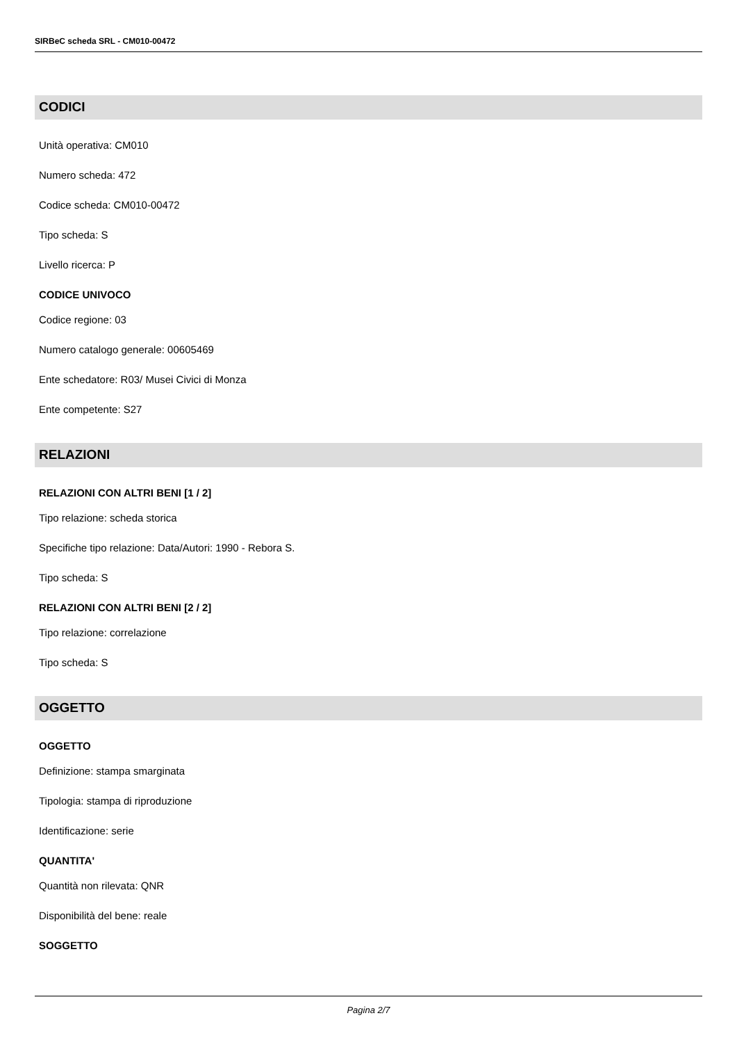SIRBeC scheda SRL - CM010-00472
CODICI
Unità operativa: CM010
Numero scheda: 472
Codice scheda: CM010-00472
Tipo scheda: S
Livello ricerca: P
CODICE UNIVOCO
Codice regione: 03
Numero catalogo generale: 00605469
Ente schedatore: R03/ Musei Civici di Monza
Ente competente: S27
RELAZIONI
RELAZIONI CON ALTRI BENI [1 / 2]
Tipo relazione: scheda storica
Specifiche tipo relazione: Data/Autori: 1990 - Rebora S.
Tipo scheda: S
RELAZIONI CON ALTRI BENI [2 / 2]
Tipo relazione: correlazione
Tipo scheda: S
OGGETTO
OGGETTO
Definizione: stampa smarginata
Tipologia: stampa di riproduzione
Identificazione: serie
QUANTITA'
Quantità non rilevata: QNR
Disponibilità del bene: reale
SOGGETTO
Pagina 2/7